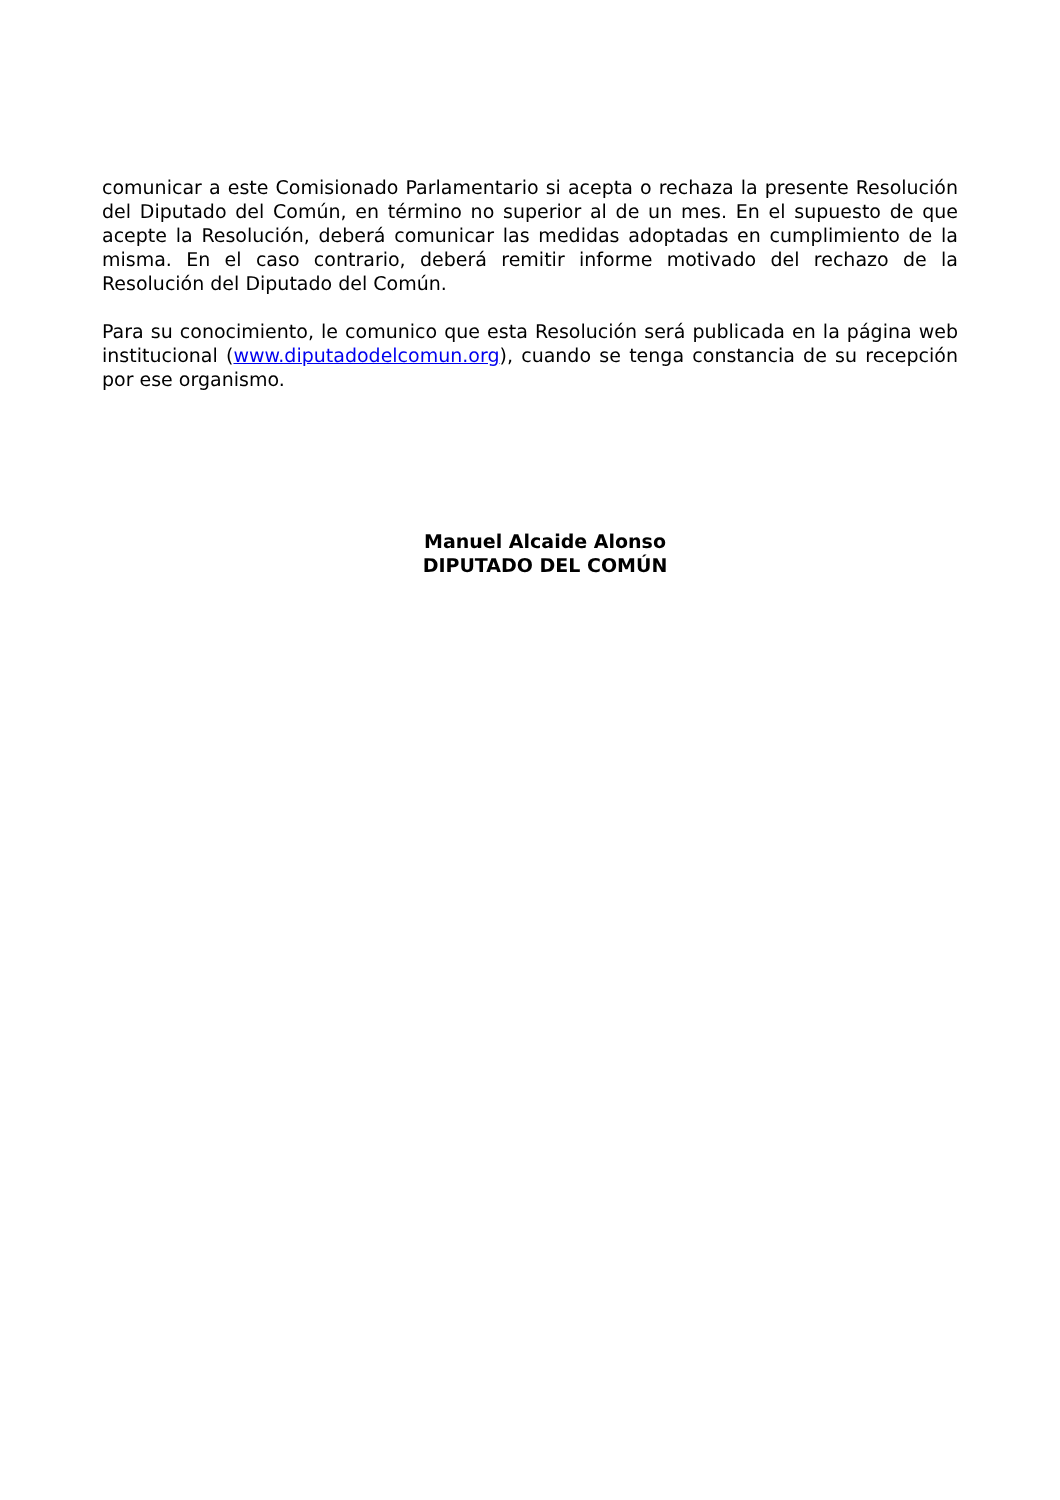comunicar a este Comisionado Parlamentario si acepta o rechaza la presente Resolución del Diputado del Común, en término no superior al de un mes. En el supuesto de que acepte la Resolución, deberá comunicar las medidas adoptadas en cumplimiento de la misma. En el caso contrario, deberá remitir informe motivado del rechazo de la Resolución del Diputado del Común.
Para su conocimiento, le comunico que esta Resolución será publicada en la página web institucional (www.diputadodelcomun.org), cuando se tenga constancia de su recepción por ese organismo.
Manuel Alcaide Alonso
DIPUTADO DEL COMÚN